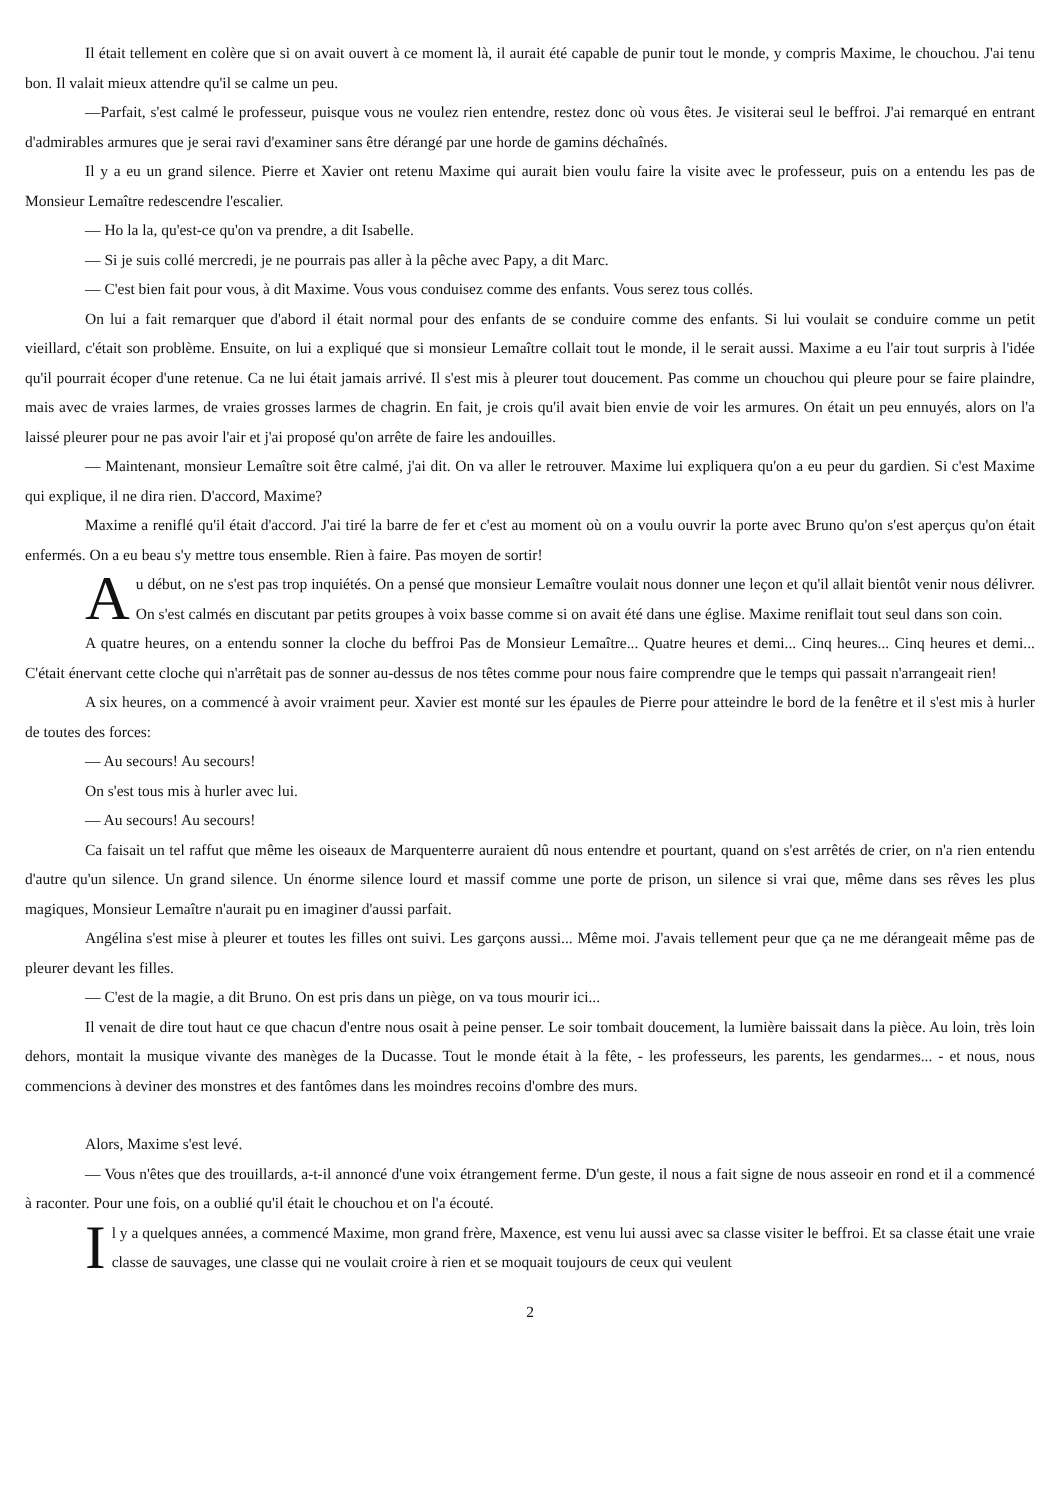Il était tellement en colère que si on avait ouvert à ce moment là, il aurait été capable de punir tout le monde, y compris Maxime, le chouchou. J'ai tenu bon. Il valait mieux attendre qu'il se calme un peu.
—Parfait, s'est calmé le professeur, puisque vous ne voulez rien entendre, restez donc où vous êtes. Je visiterai seul le beffroi. J'ai remarqué en entrant d'admirables armures que je serai ravi d'examiner sans être dérangé par une horde de gamins déchaînés.
Il y a eu un grand silence. Pierre et Xavier ont retenu Maxime qui aurait bien voulu faire la visite avec le professeur, puis on a entendu les pas de Monsieur Lemaître redescendre l'escalier.
— Ho la la, qu'est-ce qu'on va prendre, a dit Isabelle.
— Si je suis collé mercredi, je ne pourrais pas aller à la pêche avec Papy, a dit Marc.
— C'est bien fait pour vous, à dit Maxime. Vous vous conduisez comme des enfants. Vous serez tous collés.
On lui a fait remarquer que d'abord il était normal pour des enfants de se conduire comme des enfants. Si lui voulait se conduire comme un petit vieillard, c'était son problème. Ensuite, on lui a expliqué que si monsieur Lemaître collait tout le monde, il le serait aussi. Maxime a eu l'air tout surpris à l'idée qu'il pourrait écoper d'une retenue. Ca ne lui était jamais arrivé. Il s'est mis à pleurer tout doucement. Pas comme un chouchou qui pleure pour se faire plaindre, mais avec de vraies larmes, de vraies grosses larmes de chagrin. En fait, je crois qu'il avait bien envie de voir les armures. On était un peu ennuyés, alors on l'a laissé pleurer pour ne pas avoir l'air et j'ai proposé qu'on arrête de faire les andouilles.
— Maintenant, monsieur Lemaître soit être calmé, j'ai dit. On va aller le retrouver. Maxime lui expliquera qu'on a eu peur du gardien. Si c'est Maxime qui explique, il ne dira rien. D'accord, Maxime?
Maxime a reniflé qu'il était d'accord. J'ai tiré la barre de fer et c'est au moment où on a voulu ouvrir la porte avec Bruno qu'on s'est aperçus qu'on était enfermés. On a eu beau s'y mettre tous ensemble. Rien à faire. Pas moyen de sortir!
Au début, on ne s'est pas trop inquiétés. On a pensé que monsieur Lemaître voulait nous donner une leçon et qu'il allait bientôt venir nous délivrer. On s'est calmés en discutant par petits groupes à voix basse comme si on avait été dans une église. Maxime reniflait tout seul dans son coin.
A quatre heures, on a entendu sonner la cloche du beffroi Pas de Monsieur Lemaître... Quatre heures et demi... Cinq heures... Cinq heures et demi... C'était énervant cette cloche qui n'arrêtait pas de sonner au-dessus de nos têtes comme pour nous faire comprendre que le temps qui passait n'arrangeait rien!
A six heures, on a commencé à avoir vraiment peur. Xavier est monté sur les épaules de Pierre pour atteindre le bord de la fenêtre et il s'est mis à hurler de toutes des forces:
— Au secours! Au secours!
On s'est tous mis à hurler avec lui.
— Au secours! Au secours!
Ca faisait un tel raffut que même les oiseaux de Marquenterre auraient dû nous entendre et pourtant, quand on s'est arrêtés de crier, on n'a rien entendu d'autre qu'un silence. Un grand silence. Un énorme silence lourd et massif comme une porte de prison, un silence si vrai que, même dans ses rêves les plus magiques, Monsieur Lemaître n'aurait pu en imaginer d'aussi parfait.
Angélina s'est mise à pleurer et toutes les filles ont suivi. Les garçons aussi... Même moi. J'avais tellement peur que ça ne me dérangeait même pas de pleurer devant les filles.
— C'est de la magie, a dit Bruno. On est pris dans un piège, on va tous mourir ici...
Il venait de dire tout haut ce que chacun d'entre nous osait à peine penser. Le soir tombait doucement, la lumière baissait dans la pièce. Au loin, très loin dehors, montait la musique vivante des manèges de la Ducasse. Tout le monde était à la fête, - les professeurs, les parents, les gendarmes... - et nous, nous commencions à deviner des monstres et des fantômes dans les moindres recoins d'ombre des murs.
Alors, Maxime s'est levé.
— Vous n'êtes que des trouillards, a-t-il annoncé d'une voix étrangement ferme. D'un geste, il nous a fait signe de nous asseoir en rond et il a commencé à raconter. Pour une fois, on a oublié qu'il était le chouchou et on l'a écouté.
Il y a quelques années, a commencé Maxime, mon grand frère, Maxence, est venu lui aussi avec sa classe visiter le beffroi. Et sa classe était une vraie classe de sauvages, une classe qui ne voulait croire à rien et se moquait toujours de ceux qui veulent
2